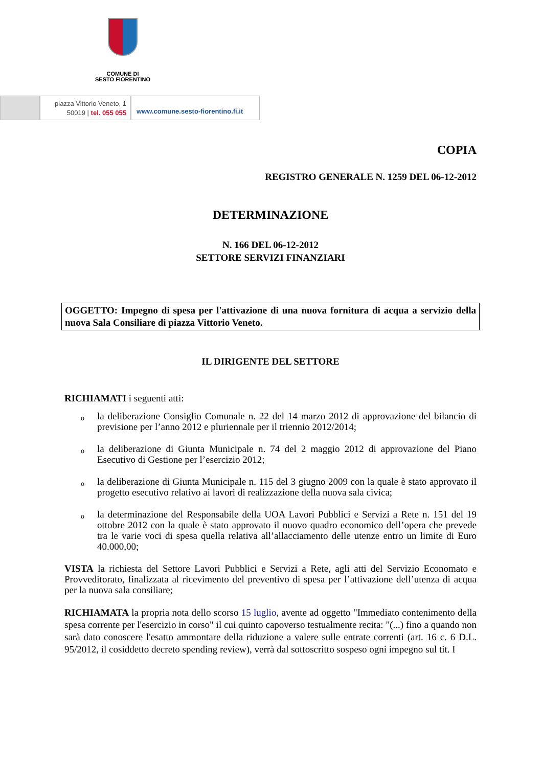COMUNE DI
SESTO FIORENTINO
piazza Vittorio Veneto, 1
50019 | tel. 055 055
www.comune.sesto-fiorentino.fi.it
COPIA
REGISTRO GENERALE N. 1259 DEL 06-12-2012
DETERMINAZIONE
N. 166 DEL 06-12-2012
SETTORE SERVIZI FINANZIARI
OGGETTO: Impegno di spesa per l'attivazione di una nuova fornitura di acqua a servizio della nuova Sala Consiliare di piazza Vittorio Veneto.
IL DIRIGENTE DEL SETTORE
RICHIAMATI i seguenti atti:
o la deliberazione Consiglio Comunale n. 22 del 14 marzo 2012 di approvazione del bilancio di previsione per l’anno 2012 e pluriennale per il triennio 2012/2014;
o la deliberazione di Giunta Municipale n. 74 del 2 maggio 2012 di approvazione del Piano Esecutivo di Gestione per l’esercizio 2012;
o la deliberazione di Giunta Municipale n. 115 del 3 giugno 2009 con la quale è stato approvato il progetto esecutivo relativo ai lavori di realizzazione della nuova sala civica;
o la determinazione del Responsabile della UOA Lavori Pubblici e Servizi a Rete n. 151 del 19 ottobre 2012 con la quale è stato approvato il nuovo quadro economico dell’opera che prevede tra le varie voci di spesa quella relativa all’allacciamento delle utenze entro un limite di Euro 40.000,00;
VISTA la richiesta del Settore Lavori Pubblici e Servizi a Rete, agli atti del Servizio Economato e Provveditorato, finalizzata al ricevimento del preventivo di spesa per l’attivazione dell’utenza di acqua per la nuova sala consiliare;
RICHIAMATA la propria nota dello scorso 15 luglio, avente ad oggetto "Immediato contenimento della spesa corrente per l'esercizio in corso" il cui quinto capoverso testualmente recita: "(...) fino a quando non sarà dato conoscere l'esatto ammontare della riduzione a valere sulle entrate correnti (art. 16 c. 6 D.L. 95/2012, il cosiddetto decreto spending review), verrà dal sottoscritto sospeso ogni impegno sul tit. I